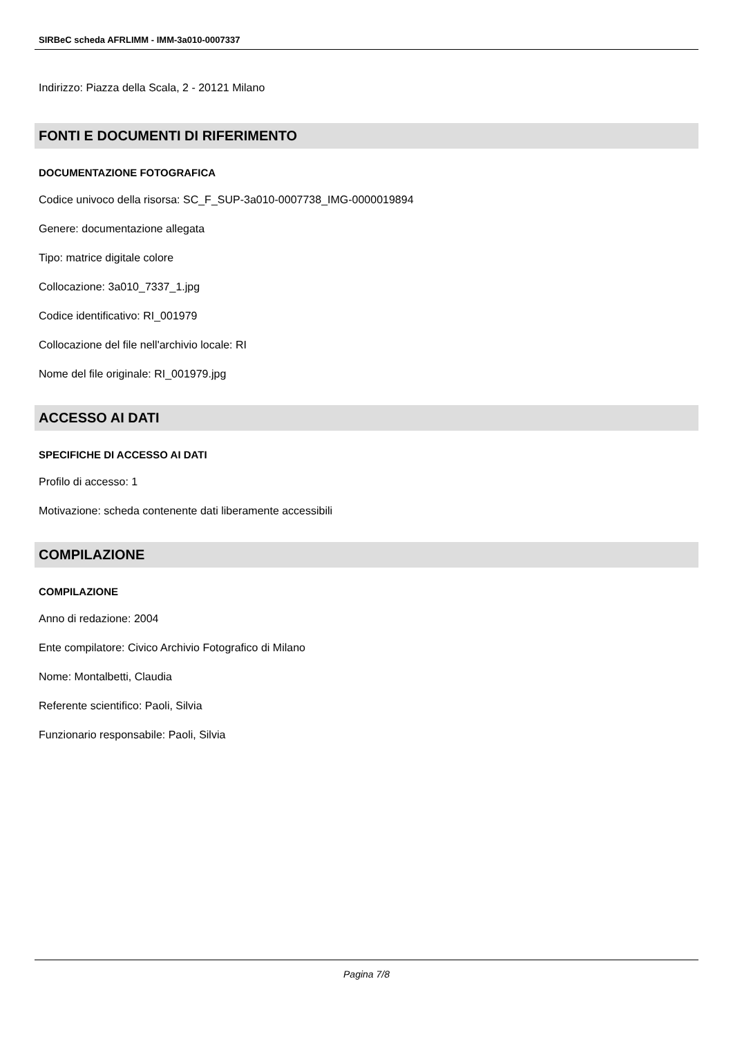SIRBeC scheda AFRLIMM - IMM-3a010-0007337
Indirizzo: Piazza della Scala, 2 - 20121 Milano
FONTI E DOCUMENTI DI RIFERIMENTO
DOCUMENTAZIONE FOTOGRAFICA
Codice univoco della risorsa: SC_F_SUP-3a010-0007738_IMG-0000019894
Genere: documentazione allegata
Tipo: matrice digitale colore
Collocazione: 3a010_7337_1.jpg
Codice identificativo: RI_001979
Collocazione del file nell'archivio locale: RI
Nome del file originale: RI_001979.jpg
ACCESSO AI DATI
SPECIFICHE DI ACCESSO AI DATI
Profilo di accesso: 1
Motivazione: scheda contenente dati liberamente accessibili
COMPILAZIONE
COMPILAZIONE
Anno di redazione: 2004
Ente compilatore: Civico Archivio Fotografico di Milano
Nome: Montalbetti, Claudia
Referente scientifico: Paoli, Silvia
Funzionario responsabile: Paoli, Silvia
Pagina 7/8